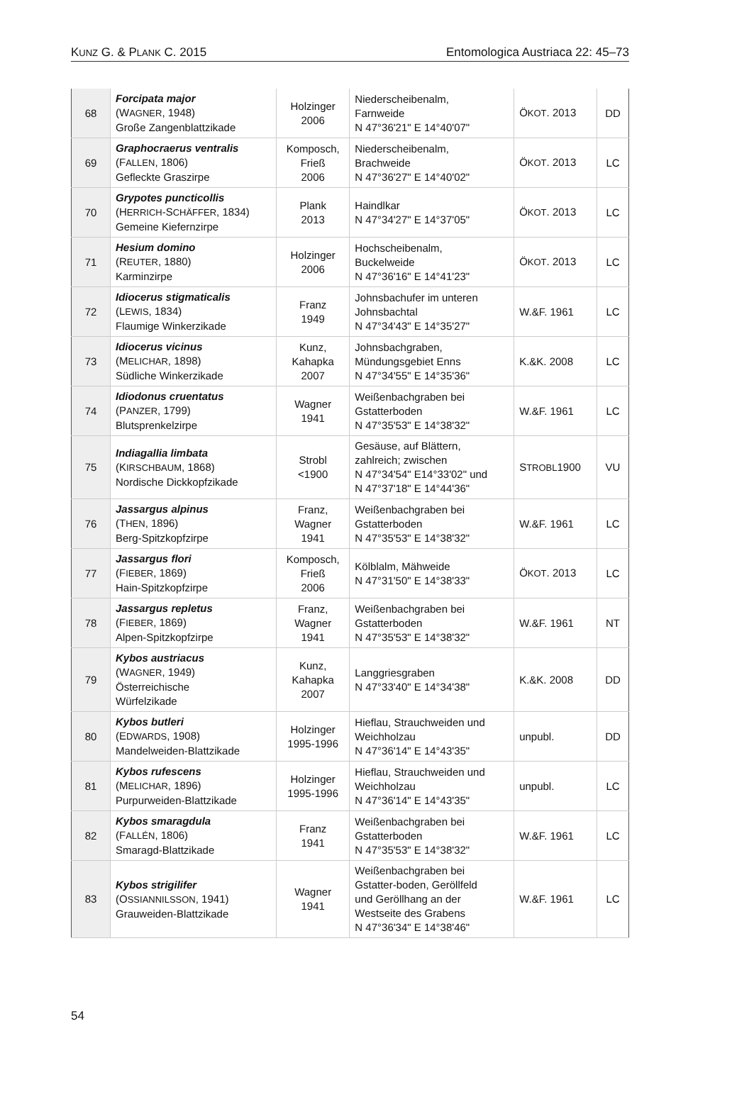KUNZ G. & PLANK C. 2015 Entomologica Austriaca 22: 45–73
| 68 | Forcipata major (W AGNER , 1948) Große Zangenblattzikade | Holzinger 2006 | Niederscheibenalm, Farnweide N 47°36'21" E 14°40'07" | Ö KOT . 2013 | DD |
| 69 | Graphocraerus ventralis (F ALLEN , 1806) Gefleckte Graszirpe | Komposch, Frieß 2006 | Niederscheibenalm, Brachweide N 47°36'27" E 14°40'02" | Ö KOT . 2013 | LC |
| 70 | Grypotes puncticollis (H ERRICH -S CHÄFFER , 1834) Gemeine Kiefernzirpe | Plank 2013 | Haindlkar N 47°34'27" E 14°37'05" | Ö KOT . 2013 | LC |
| 71 | Hesium domino (R EUTER , 1880) Karminzirpe | Holzinger 2006 | Hochscheibenalm, Buckelweide N 47°36'16" E 14°41'23" | Ö KOT . 2013 | LC |
| 72 | Idiocerus stigmaticalis (L EWIS , 1834) Flaumige Winkerzikade | Franz 1949 | Johnsbachufer im unteren Johnsbachtal N 47°34'43" E 14°35'27" | W.&F. 1961 | LC |
| 73 | Idiocerus vicinus (M ELICHAR , 1898) Südliche Winkerzikade | Kunz, Kahapka 2007 | Johnsbachgraben, Mündungsgebiet Enns N 47°34'55" E 14°35'36" | K.&K. 2008 | LC |
| 74 | Idiodonus cruentatus (P ANZER , 1799) Blutsprenkelzirpe | Wagner 1941 | Weißenbachgraben bei Gstatterboden N 47°35'53" E 14°38'32" | W.&F. 1961 | LC |
| 75 | Indiagallia limbata (K IRSCHBAUM , 1868) Nordische Dickkopfzikade | Strobl <1900 | Gesäuse, auf Blättern, zahlreich; zwischen N 47°34'54" E14°33'02" und N 47°37'18" E 14°44'36" | S TROBL 1900 | VU |
| 76 | Jassargus alpinus (T HEN , 1896) Berg-Spitzkopfzirpe | Franz, Wagner 1941 | Weißenbachgraben bei Gstatterboden N 47°35'53" E 14°38'32" | W.&F. 1961 | LC |
| 77 | Jassargus flori (F IEBER , 1869) Hain-Spitzkopfzirpe | Komposch, Frieß 2006 | Kölblalm, Mähweide N 47°31'50" E 14°38'33" | Ö KOT . 2013 | LC |
| 78 | Jassargus repletus (F IEBER , 1869) Alpen-Spitzkopfzirpe | Franz, Wagner 1941 | Weißenbachgraben bei Gstatterboden N 47°35'53" E 14°38'32" | W.&F. 1961 | NT |
| 79 | Kybos austriacus (W AGNER , 1949) Österreichische Würfelzikade | Kunz, Kahapka 2007 | Langgriesgraben N 47°33'40" E 14°34'38" | K.&K. 2008 | DD |
| 80 | Kybos butleri (E DWARDS , 1908) Mandelweiden-Blattzikade | Holzinger 1995-1996 | Hieflau, Strauchweiden und Weichholzau N 47°36'14" E 14°43'35" | unpubl. | DD |
| 81 | Kybos rufescens (M ELICHAR , 1896) Purpurweiden-Blattzikade | Holzinger 1995-1996 | Hieflau, Strauchweiden und Weichholzau N 47°36'14" E 14°43'35" | unpubl. | LC |
| 82 | Kybos smaragdula (F ALLÉN , 1806) Smaragd-Blattzikade | Franz 1941 | Weißenbachgraben bei Gstatterboden N 47°35'53" E 14°38'32" | W.&F. 1961 | LC |
| 83 | Kybos strigilifer (O SSIANNILSSON , 1941) Grauweiden-Blattzikade | Wagner 1941 | Weißenbachgraben bei Gstatter-boden, Geröllfeld und Geröllhang an der Westseite des Grabens N 47°36'34" E 14°38'46" | W.&F. 1961 | LC |
54